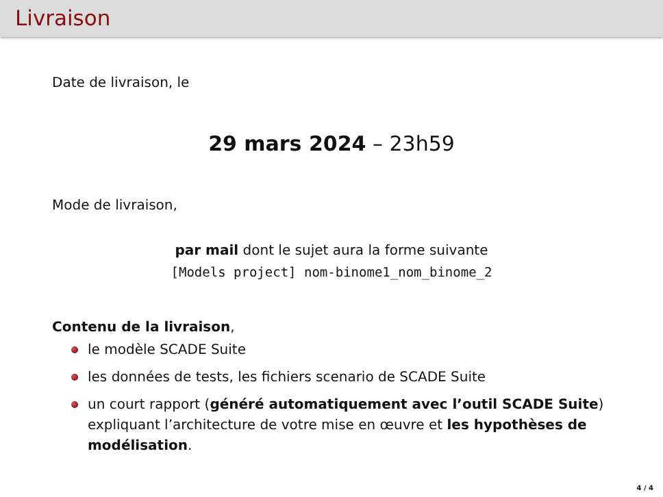Livraison
Date de livraison, le
29 mars 2024 – 23h59
Mode de livraison,
par mail dont le sujet aura la forme suivante
[Models project] nom-binome1_nom_binome_2
Contenu de la livraison,
le modèle SCADE Suite
les données de tests, les fichiers scenario de SCADE Suite
un court rapport (généré automatiquement avec l’outil SCADE Suite) expliquant l’architecture de votre mise en œuvre et les hypothèses de modélisation.
4 / 4